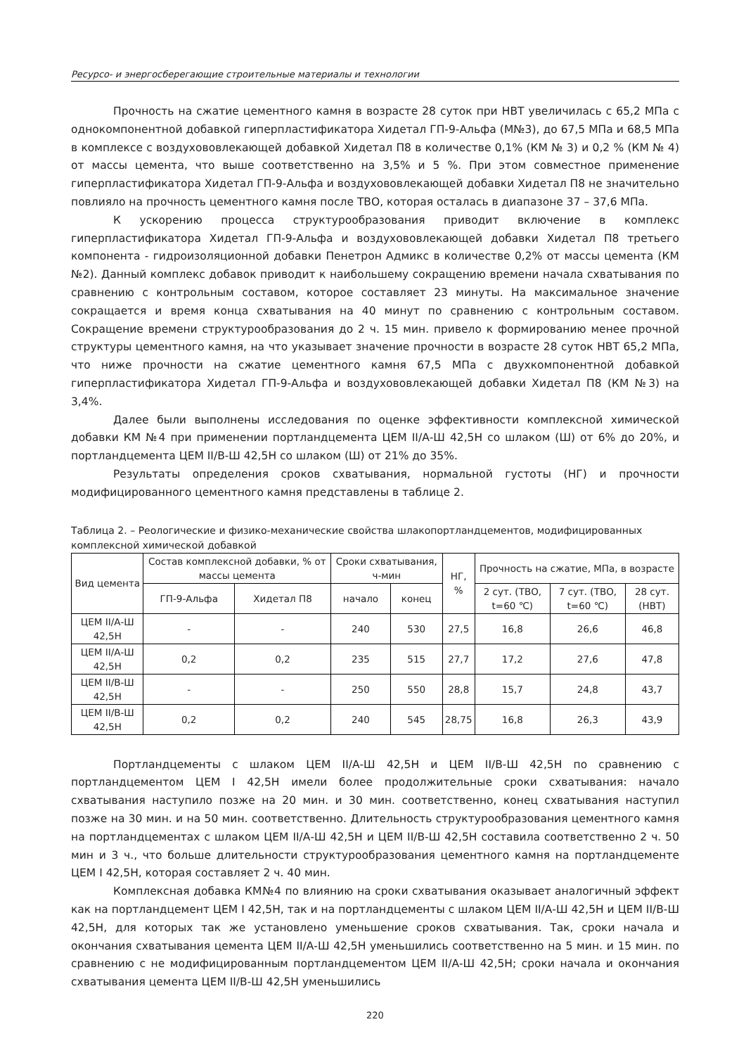Ресурсо- и энергосберегающие строительные материалы и технологии
Прочность на сжатие цементного камня в возрасте 28 суток при НВТ увеличилась с 65,2 МПа с однокомпонентной добавкой гиперпластификатора Хидетал ГП-9-Альфа (М№3), до 67,5 МПа и 68,5 МПа в комплексе с воздухововлекающей добавкой Хидетал П8 в количестве 0,1% (КМ № 3) и 0,2 % (КМ № 4) от массы цемента, что выше соответственно на 3,5% и 5 %. При этом совместное применение гиперпластификатора Хидетал ГП-9-Альфа и воздухововлекающей добавки Хидетал П8 не значительно повлияло на прочность цементного камня после ТВО, которая осталась в диапазоне 37 – 37,6 МПа.
К ускорению процесса структурообразования приводит включение в комплекс гиперпластификатора Хидетал ГП-9-Альфа и воздухововлекающей добавки Хидетал П8 третьего компонента - гидроизоляционной добавки Пенетрон Адмикс в количестве 0,2% от массы цемента (КМ №2). Данный комплекс добавок приводит к наибольшему сокращению времени начала схватывания по сравнению с контрольным составом, которое составляет 23 минуты. На максимальное значение сокращается и время конца схватывания на 40 минут по сравнению с контрольным составом. Сокращение времени структурообразования до 2 ч. 15 мин. привело к формированию менее прочной структуры цементного камня, на что указывает значение прочности в возрасте 28 суток НВТ 65,2 МПа, что ниже прочности на сжатие цементного камня 67,5 МПа с двухкомпонентной добавкой гиперпластификатора Хидетал ГП-9-Альфа и воздухововлекающей добавки Хидетал П8 (КМ №3) на 3,4%.
Далее были выполнены исследования по оценке эффективности комплексной химической добавки КМ №4 при применении портландцемента ЦЕМ II/А-Ш 42,5Н со шлаком (Ш) от 6% до 20%, и портландцемента ЦЕМ II/В-Ш 42,5Н со шлаком (Ш) от 21% до 35%.
Результаты определения сроков схватывания, нормальной густоты (НГ) и прочности модифицированного цементного камня представлены в таблице 2.
Таблица 2. – Реологические и физико-механические свойства шлакопортландцементов, модифицированных комплексной химической добавкой
| Вид цемента | Состав комплексной добавки, % от массы цемента | | Сроки схватывания, ч-мин | | НГ, % | Прочность на сжатие, МПа, в возрасте | | |
| --- | --- | --- | --- | --- | --- | --- | --- | --- |
| | ГП-9-Альфа | Хидетал П8 | начало | конец | | 2 сут. (ТВО, t=60 ℃) | 7 сут. (ТВО, t=60 ℃) | 28 сут. (НВТ) |
| ЦЕМ II/А-Ш 42,5Н | - | - | 240 | 530 | 27,5 | 16,8 | 26,6 | 46,8 |
| ЦЕМ II/А-Ш 42,5Н | 0,2 | 0,2 | 235 | 515 | 27,7 | 17,2 | 27,6 | 47,8 |
| ЦЕМ II/В-Ш 42,5Н | - | - | 250 | 550 | 28,8 | 15,7 | 24,8 | 43,7 |
| ЦЕМ II/В-Ш 42,5Н | 0,2 | 0,2 | 240 | 545 | 28,75 | 16,8 | 26,3 | 43,9 |
Портландцементы с шлаком ЦЕМ II/А-Ш 42,5Н и ЦЕМ II/В-Ш 42,5Н по сравнению с портландцементом ЦЕМ I 42,5Н имели более продолжительные сроки схватывания: начало схватывания наступило позже на 20 мин. и 30 мин. соответственно, конец схватывания наступил позже на 30 мин. и на 50 мин. соответственно. Длительность структурообразования цементного камня на портландцементах с шлаком ЦЕМ II/А-Ш 42,5Н и ЦЕМ II/В-Ш 42,5Н составила соответственно 2 ч. 50 мин и 3 ч., что больше длительности структурообразования цементного камня на портландцементе ЦЕМ I 42,5Н, которая составляет 2 ч. 40 мин.
Комплексная добавка КМ№4 по влиянию на сроки схватывания оказывает аналогичный эффект как на портландцемент ЦЕМ I 42,5Н, так и на портландцементы с шлаком ЦЕМ II/А-Ш 42,5Н и ЦЕМ II/В-Ш 42,5Н, для которых так же установлено уменьшение сроков схватывания. Так, сроки начала и окончания схватывания цемента ЦЕМ II/А-Ш 42,5Н уменьшились соответственно на 5 мин. и 15 мин. по сравнению с не модифицированным портландцементом ЦЕМ II/А-Ш 42,5Н; сроки начала и окончания схватывания цемента ЦЕМ II/В-Ш 42,5Н уменьшились
220